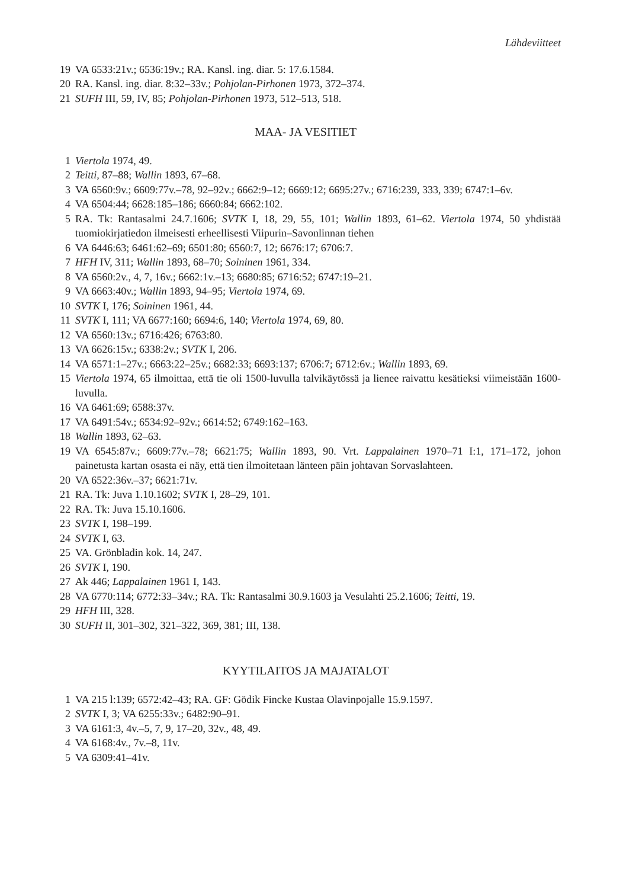Lähdeviitteet
19 VA 6533:21v.; 6536:19v.; RA. Kansl. ing. diar. 5: 17.6.1584.
20 RA. Kansl. ing. diar. 8:32–33v.; Pohjolan-Pirhonen 1973, 372–374.
21 SUFH III, 59, IV, 85; Pohjolan-Pirhonen 1973, 512–513, 518.
MAA- JA VESITIET
1 Viertola 1974, 49.
2 Teitti, 87–88; Wallin 1893, 67–68.
3 VA 6560:9v.; 6609:77v.–78, 92–92v.; 6662:9–12; 6669:12; 6695:27v.; 6716:239, 333, 339; 6747:1–6v.
4 VA 6504:44; 6628:185–186; 6660:84; 6662:102.
5 RA. Tk: Rantasalmi 24.7.1606; SVTK I, 18, 29, 55, 101; Wallin 1893, 61–62. Viertola 1974, 50 yhdistää tuomiokirjatiedon ilmeisesti erheellisesti Viipurin–Savonlinnan tiehen
6 VA 6446:63; 6461:62–69; 6501:80; 6560:7, 12; 6676:17; 6706:7.
7 HFH IV, 311; Wallin 1893, 68–70; Soininen 1961, 334.
8 VA 6560:2v., 4, 7, 16v.; 6662:1v.–13; 6680:85; 6716:52; 6747:19–21.
9 VA 6663:40v.; Wallin 1893, 94–95; Viertola 1974, 69.
10 SVTK I, 176; Soininen 1961, 44.
11 SVTK I, 111; VA 6677:160; 6694:6, 140; Viertola 1974, 69, 80.
12 VA 6560:13v.; 6716:426; 6763:80.
13 VA 6626:15v.; 6338:2v.; SVTK I, 206.
14 VA 6571:1–27v.; 6663:22–25v.; 6682:33; 6693:137; 6706:7; 6712:6v.; Wallin 1893, 69.
15 Viertola 1974, 65 ilmoittaa, että tie oli 1500-luvulla talvikäytössä ja lienee raivattu kesätieksi viimeistään 1600-luvulla.
16 VA 6461:69; 6588:37v.
17 VA 6491:54v.; 6534:92–92v.; 6614:52; 6749:162–163.
18 Wallin 1893, 62–63.
19 VA 6545:87v.; 6609:77v.–78; 6621:75; Wallin 1893, 90. Vrt. Lappalainen 1970–71 I:1, 171–172, johon painetusta kartan osasta ei näy, että tien ilmoitetaan länteen päin johtavan Sorvaslahteen.
20 VA 6522:36v.–37; 6621:71v.
21 RA. Tk: Juva 1.10.1602; SVTK I, 28–29, 101.
22 RA. Tk: Juva 15.10.1606.
23 SVTK I, 198–199.
24 SVTK I, 63.
25 VA. Grönbladin kok. 14, 247.
26 SVTK I, 190.
27 Ak 446; Lappalainen 1961 I, 143.
28 VA 6770:114; 6772:33–34v.; RA. Tk: Rantasalmi 30.9.1603 ja Vesulahti 25.2.1606; Teitti, 19.
29 HFH III, 328.
30 SUFH II, 301–302, 321–322, 369, 381; III, 138.
KYYTILAITOS JA MAJATALOT
1 VA 215 l:139; 6572:42–43; RA. GF: Gödik Fincke Kustaa Olavinpojalle 15.9.1597.
2 SVTK I, 3; VA 6255:33v.; 6482:90–91.
3 VA 6161:3, 4v.–5, 7, 9, 17–20, 32v., 48, 49.
4 VA 6168:4v., 7v.–8, 11v.
5 VA 6309:41–41v.